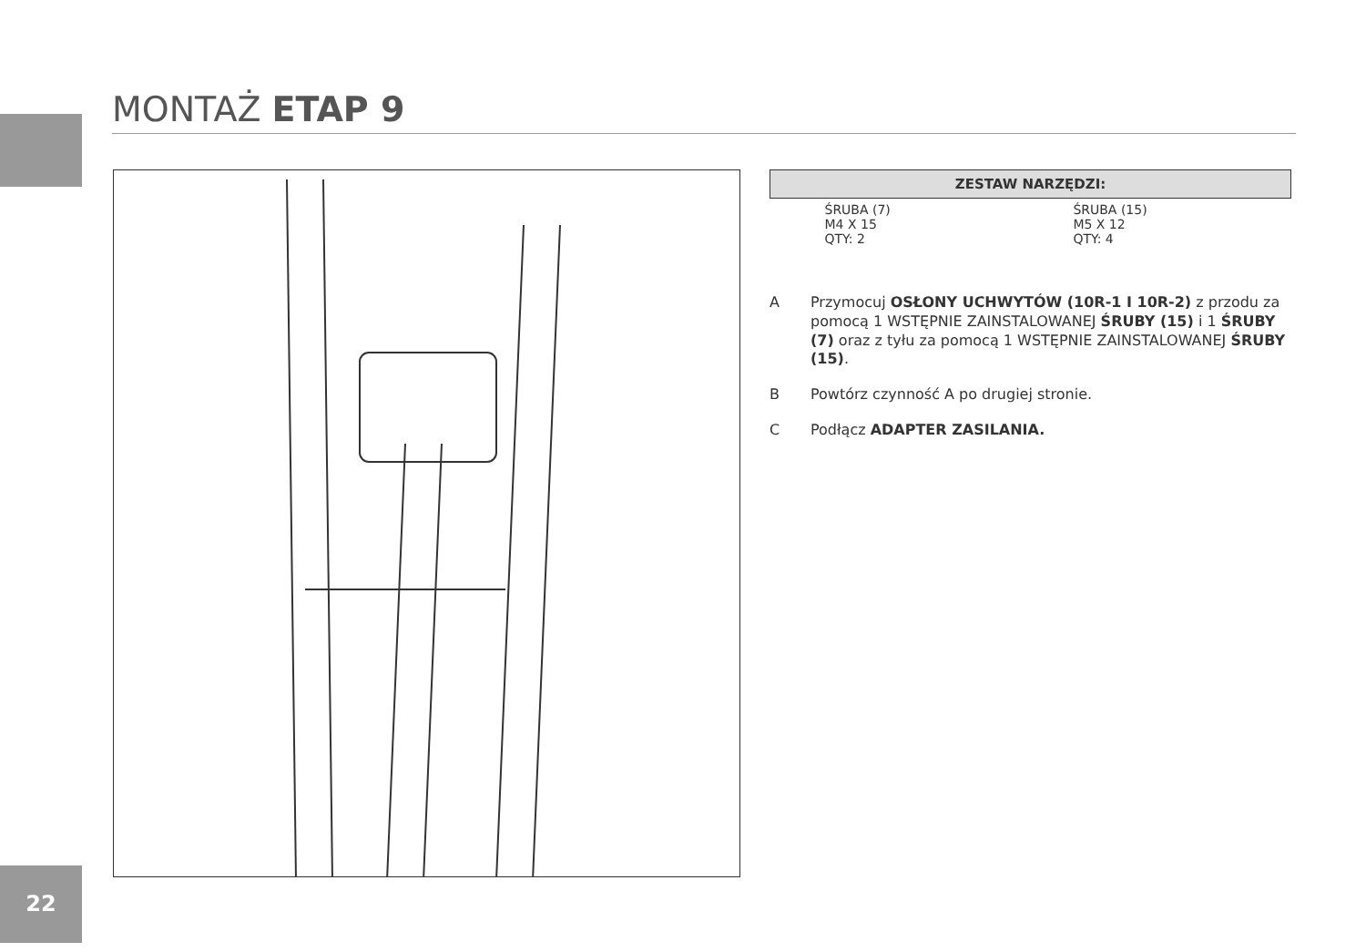MONTAŻ ETAP 9
| ZESTAW NARZĘDZI: | | | |
| --- | --- | --- | --- |
| | ŚRUBA (7) M4 X 15 QTY: 2 | | ŚRUBA (15) M5 X 12 QTY: 4 |
A Przymocuj OSŁONY UCHWYTÓW (10R-1 I 10R-2) z przodu za pomocą 1 WSTĘPNIE ZAINSTALOWANEJ ŚRUBY (15) i 1 ŚRUBY (7) oraz z tyłu za pomocą 1 WSTĘPNIE ZAINSTALOWANEJ ŚRUBY (15).
B Powtórz czynność A po drugiej stronie.
C Podłącz ADAPTER ZASILANIA.
22